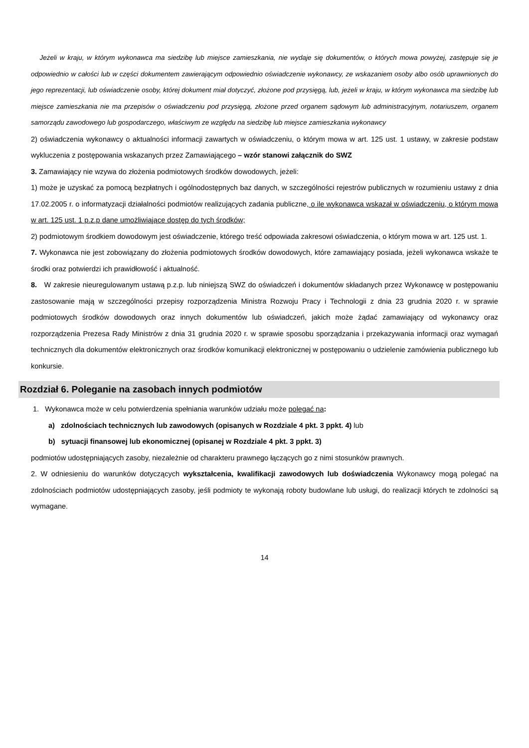Jeżeli w kraju, w którym wykonawca ma siedzibę lub miejsce zamieszkania, nie wydaje się dokumentów, o których mowa powyżej, zastępuje się je odpowiednio w całości lub w części dokumentem zawierającym odpowiednio oświadczenie wykonawcy, ze wskazaniem osoby albo osób uprawnionych do jego reprezentacji, lub oświadczenie osoby, której dokument miał dotyczyć, złożone pod przysięgą, lub, jeżeli w kraju, w którym wykonawca ma siedzibę lub miejsce zamieszkania nie ma przepisów o oświadczeniu pod przysięgą, złożone przed organem sądowym lub administracyjnym, notariuszem, organem samorządu zawodowego lub gospodarczego, właściwym ze względu na siedzibę lub miejsce zamieszkania wykonawcy
2) oświadczenia wykonawcy o aktualności informacji zawartych w oświadczeniu, o którym mowa w art. 125 ust. 1 ustawy, w zakresie podstaw wykluczenia z postępowania wskazanych przez Zamawiającego – wzór stanowi załącznik do SWZ
3. Zamawiający nie wzywa do złożenia podmiotowych środków dowodowych, jeżeli:
1) może je uzyskać za pomocą bezpłatnych i ogólnodostępnych baz danych, w szczególności rejestrów publicznych w rozumieniu ustawy z dnia 17.02.2005 r. o informatyzacji działalności podmiotów realizujących zadania publiczne, o ile wykonawca wskazał w oświadczeniu, o którym mowa w art. 125 ust. 1 p.z.p dane umożliwiające dostęp do tych środków;
2) podmiotowym środkiem dowodowym jest oświadczenie, którego treść odpowiada zakresowi oświadczenia, o którym mowa w art. 125 ust. 1.
7. Wykonawca nie jest zobowiązany do złożenia podmiotowych środków dowodowych, które zamawiający posiada, jeżeli wykonawca wskaże te środki oraz potwierdzi ich prawidłowość i aktualność.
8. W zakresie nieuregulowanym ustawą p.z.p. lub niniejszą SWZ do oświadczeń i dokumentów składanych przez Wykonawcę w postępowaniu zastosowanie mają w szczególności przepisy rozporządzenia Ministra Rozwoju Pracy i Technologii z dnia 23 grudnia 2020 r. w sprawie podmiotowych środków dowodowych oraz innych dokumentów lub oświadczeń, jakich może żądać zamawiający od wykonawcy oraz rozporządzenia Prezesa Rady Ministrów z dnia 31 grudnia 2020 r. w sprawie sposobu sporządzania i przekazywania informacji oraz wymagań technicznych dla dokumentów elektronicznych oraz środków komunikacji elektronicznej w postępowaniu o udzielenie zamówienia publicznego lub konkursie.
Rozdział 6. Poleganie na zasobach innych podmiotów
1. Wykonawca może w celu potwierdzenia spełniania warunków udziału może polegać na:
a) zdolnościach technicznych lub zawodowych (opisanych w Rozdziale 4 pkt. 3 ppkt. 4) lub
b) sytuacji finansowej lub ekonomicznej (opisanej w Rozdziale 4 pkt. 3 ppkt. 3)
podmiotów udostępniających zasoby, niezależnie od charakteru prawnego łączących go z nimi stosunków prawnych.
2. W odniesieniu do warunków dotyczących wykształcenia, kwalifikacji zawodowych lub doświadczenia Wykonawcy mogą polegać na zdolnościach podmiotów udostępniających zasoby, jeśli podmioty te wykonają roboty budowlane lub usługi, do realizacji których te zdolności są wymagane.
14